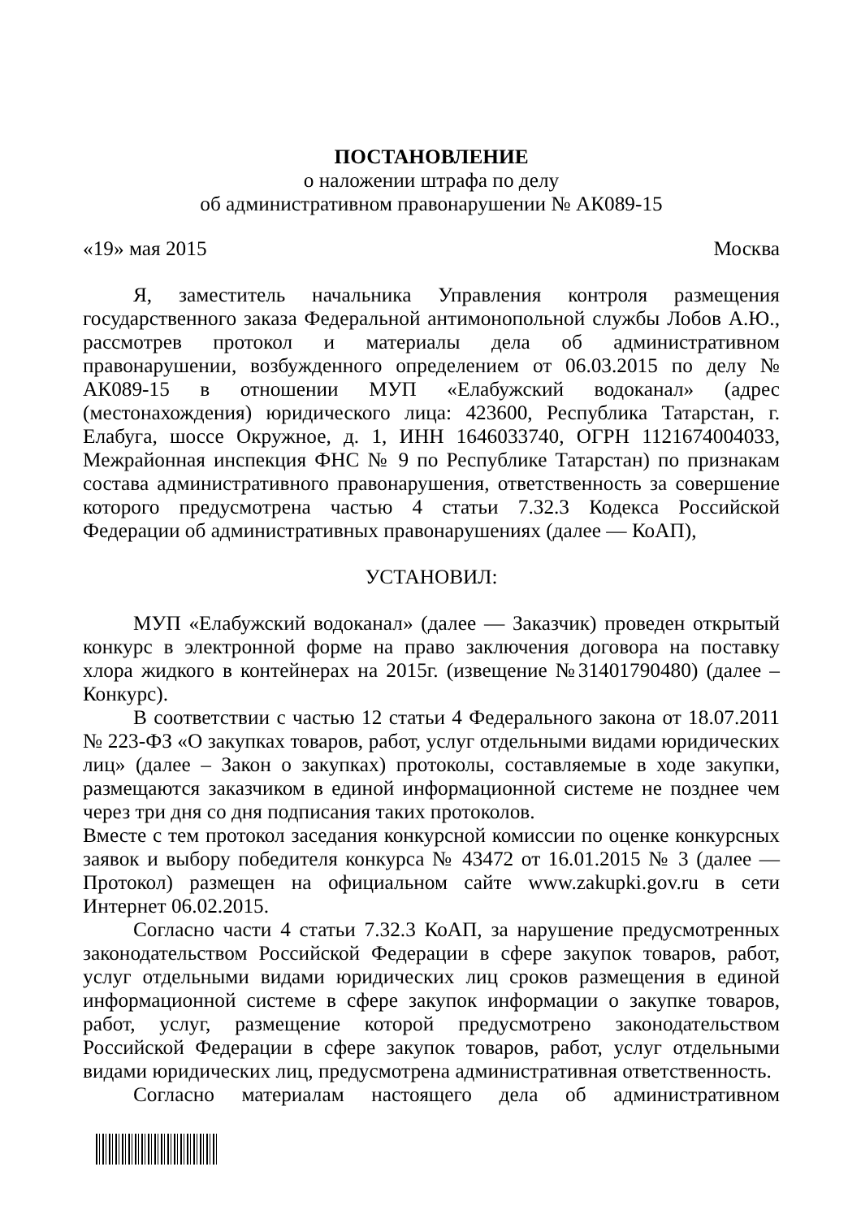ПОСТАНОВЛЕНИЕ
о наложении штрафа по делу
об административном правонарушении № АК089-15
«19» мая 2015 Москва
Я, заместитель начальника Управления контроля размещения государственного заказа Федеральной антимонопольной службы Лобов А.Ю., рассмотрев протокол и материалы дела об административном правонарушении, возбужденного определением от 06.03.2015 по делу № АК089-15 в отношении МУП «Елабужский водоканал» (адрес (местонахождения) юридического лица: 423600, Республика Татарстан, г. Елабуга, шоссе Окружное, д. 1, ИНН 1646033740, ОГРН 1121674004033, Межрайонная инспекция ФНС № 9 по Республике Татарстан) по признакам состава административного правонарушения, ответственность за совершение которого предусмотрена частью 4 статьи 7.32.3 Кодекса Российской Федерации об административных правонарушениях (далее — КоАП),
УСТАНОВИЛ:
МУП «Елабужский водоканал» (далее — Заказчик) проведен открытый конкурс в электронной форме на право заключения договора на поставку хлора жидкого в контейнерах на 2015г. (извещение №31401790480) (далее – Конкурс).
В соответствии с частью 12 статьи 4 Федерального закона от 18.07.2011 № 223-ФЗ «О закупках товаров, работ, услуг отдельными видами юридических лиц» (далее – Закон о закупках) протоколы, составляемые в ходе закупки, размещаются заказчиком в единой информационной системе не позднее чем через три дня со дня подписания таких протоколов.
Вместе с тем протокол заседания конкурсной комиссии по оценке конкурсных заявок и выбору победителя конкурса № 43472 от 16.01.2015 № 3 (далее — Протокол) размещен на официальном сайте www.zakupki.gov.ru в сети Интернет 06.02.2015.
Согласно части 4 статьи 7.32.3 КоАП, за нарушение предусмотренных законодательством Российской Федерации в сфере закупок товаров, работ, услуг отдельными видами юридических лиц сроков размещения в единой информационной системе в сфере закупок информации о закупке товаров, работ, услуг, размещение которой предусмотрено законодательством Российской Федерации в сфере закупок товаров, работ, услуг отдельными видами юридических лиц, предусмотрена административная ответственность.
Согласно материалам настоящего дела об административном